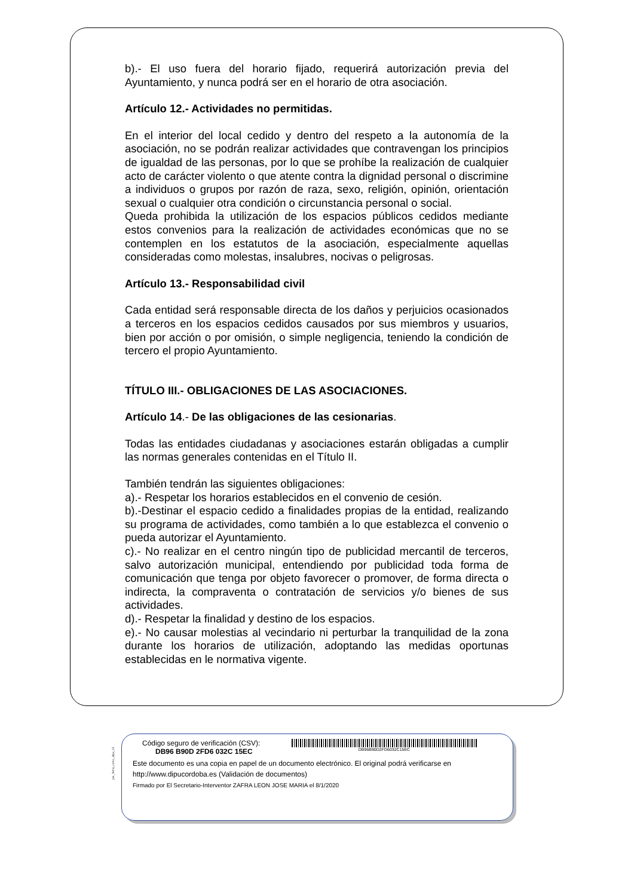b).- El uso fuera del horario fijado, requerirá autorización previa del Ayuntamiento, y nunca podrá ser en el horario de otra asociación.
Artículo 12.- Actividades no permitidas.
En el interior del local cedido y dentro del respeto a la autonomía de la asociación, no se podrán realizar actividades que contravengan los principios de igualdad de las personas, por lo que se prohíbe la realización de cualquier acto de carácter violento o que atente contra la dignidad personal o discrimine a individuos o grupos por razón de raza, sexo, religión, opinión, orientación sexual o cualquier otra condición o circunstancia personal o social.
Queda prohibida la utilización de los espacios públicos cedidos mediante estos convenios para la realización de actividades económicas que no se contemplen en los estatutos de la asociación, especialmente aquellas consideradas como molestas, insalubres, nocivas o peligrosas.
Artículo 13.- Responsabilidad civil
Cada entidad será responsable directa de los daños y perjuicios ocasionados a terceros en los espacios cedidos causados por sus miembros y usuarios, bien por acción o por omisión, o simple negligencia, teniendo la condición de tercero el propio Ayuntamiento.
TÍTULO III.- OBLIGACIONES DE LAS ASOCIACIONES.
Artículo 14.- De las obligaciones de las cesionarias.
Todas las entidades ciudadanas y asociaciones estarán obligadas a cumplir las normas generales contenidas en el Título II.
También tendrán las siguientes obligaciones:
a).- Respetar los horarios establecidos en el convenio de cesión.
b).-Destinar el espacio cedido a finalidades propias de la entidad, realizando su programa de actividades, como también a lo que establezca el convenio o pueda autorizar el Ayuntamiento.
c).- No realizar en el centro ningún tipo de publicidad mercantil de terceros, salvo autorización municipal, entendiendo por publicidad toda forma de comunicación que tenga por objeto favorecer o promover, de forma directa o indirecta, la compraventa o contratación de servicios y/o bienes de sus actividades.
d).- Respetar la finalidad y destino de los espacios.
e).- No causar molestias al vecindario ni perturbar la tranquilidad de la zona durante los horarios de utilización, adoptando las medidas oportunas establecidas en le normativa vigente.
pie_firma_corto_dipu_01
Código seguro de verificación (CSV):
DB96 B90D 2FD6 032C 15EC
DB96B90D2FD6032C15EC
Este documento es una copia en papel de un documento electrónico. El original podrá verificarse en
http://www.dipucordoba.es (Validación de documentos)
Firmado por El Secretario-Interventor ZAFRA LEON JOSE MARIA el 8/1/2020